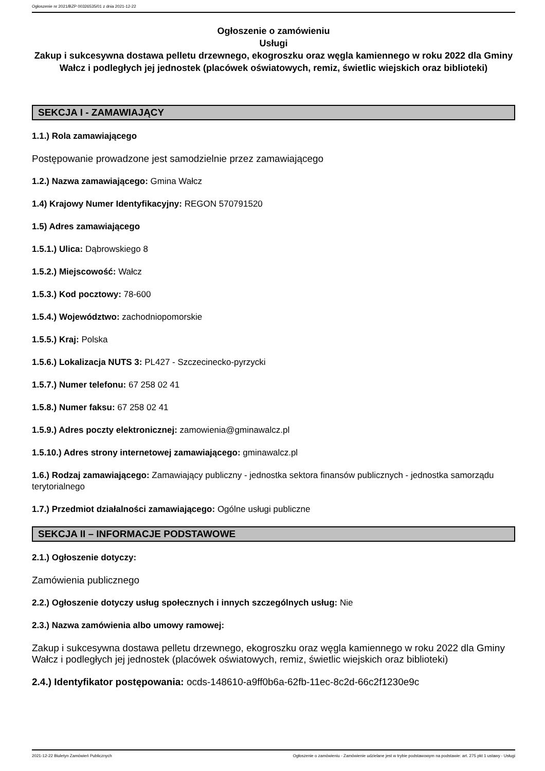Ogłoszenie nr 2021/BZP 00326535/01 z dnia 2021-12-22
Ogłoszenie o zamówieniu
Usługi
Zakup i sukcesywna dostawa pelletu drzewnego, ekogroszku oraz węgla kamiennego w roku 2022 dla Gminy Wałcz i podległych jej jednostek (placówek oświatowych, remiz, świetlic wiejskich oraz biblioteki)
SEKCJA I - ZAMAWIAJĄCY
1.1.) Rola zamawiającego
Postępowanie prowadzone jest samodzielnie przez zamawiającego
1.2.) Nazwa zamawiającego: Gmina Wałcz
1.4) Krajowy Numer Identyfikacyjny: REGON 570791520
1.5) Adres zamawiającego
1.5.1.) Ulica: Dąbrowskiego 8
1.5.2.) Miejscowość: Wałcz
1.5.3.) Kod pocztowy: 78-600
1.5.4.) Województwo: zachodniopomorskie
1.5.5.) Kraj: Polska
1.5.6.) Lokalizacja NUTS 3: PL427 - Szczecinecko-pyrzycki
1.5.7.) Numer telefonu: 67 258 02 41
1.5.8.) Numer faksu: 67 258 02 41
1.5.9.) Adres poczty elektronicznej: zamowienia@gminawalcz.pl
1.5.10.) Adres strony internetowej zamawiającego: gminawalcz.pl
1.6.) Rodzaj zamawiającego: Zamawiający publiczny - jednostka sektora finansów publicznych - jednostka samorządu terytorialnego
1.7.) Przedmiot działalności zamawiającego: Ogólne usługi publiczne
SEKCJA II – INFORMACJE PODSTAWOWE
2.1.) Ogłoszenie dotyczy:
Zamówienia publicznego
2.2.) Ogłoszenie dotyczy usług społecznych i innych szczególnych usług: Nie
2.3.) Nazwa zamówienia albo umowy ramowej:
Zakup i sukcesywna dostawa pelletu drzewnego, ekogroszku oraz węgla kamiennego w roku 2022 dla Gminy Wałcz i podległych jej jednostek (placówek oświatowych, remiz, świetlic wiejskich oraz biblioteki)
2.4.) Identyfikator postępowania: ocds-148610-a9ff0b6a-62fb-11ec-8c2d-66c2f1230e9c
2021-12-22 Biuletyn Zamówień Publicznych Ogłoszenie o zamówieniu - Zamówienie udzielane jest w trybie podstawowym na podstawie: art. 275 pkt 1 ustawy - Usługi